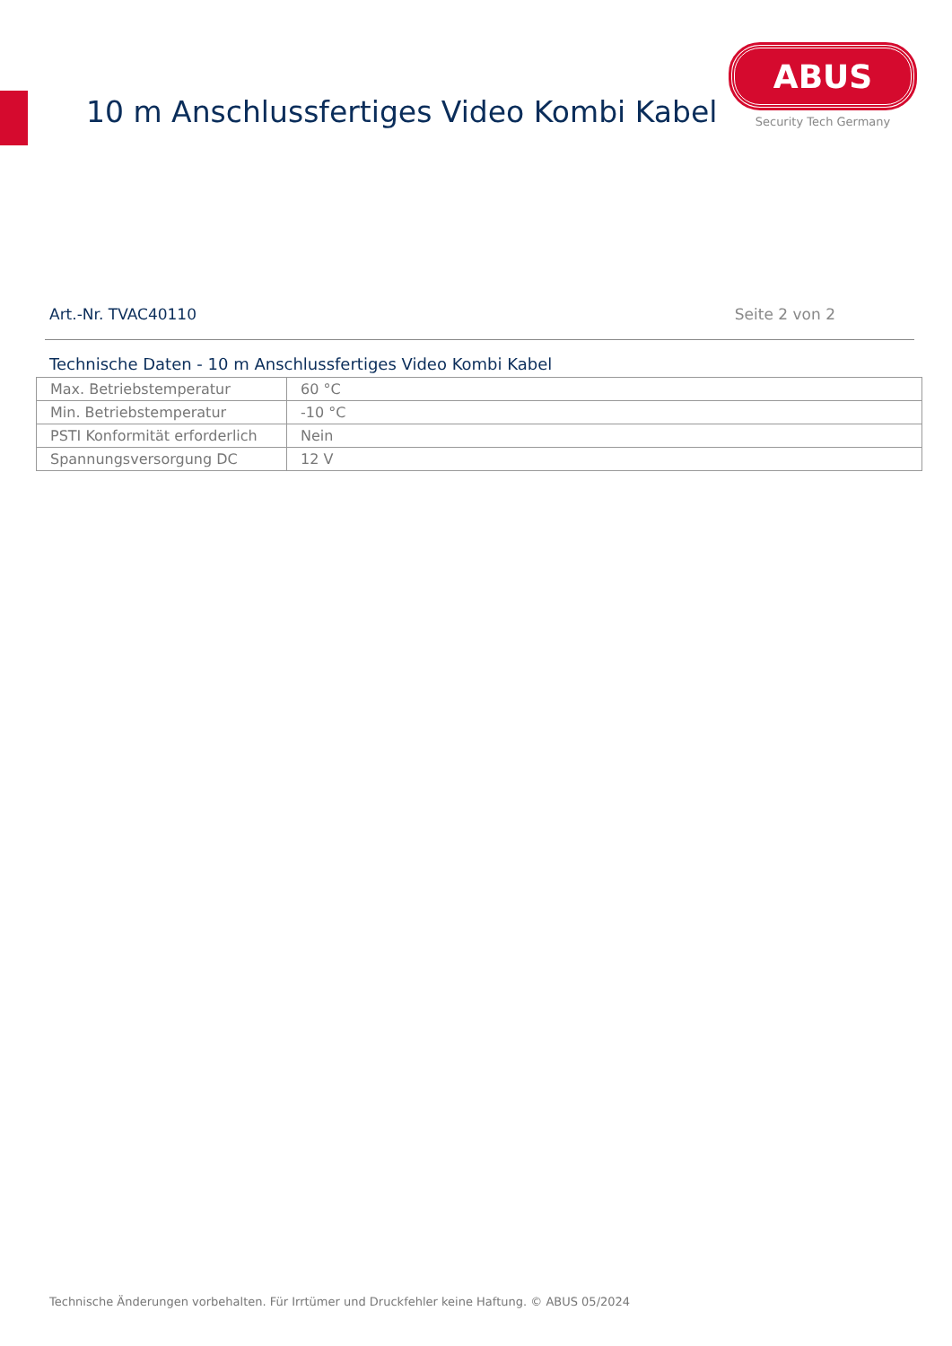10 m Anschlussfertiges Video Kombi Kabel
ABUS
Security Tech Germany
Art.-Nr. TVAC40110 Seite 2 von 2
Technische Daten - 10 m Anschlussfertiges Video Kombi Kabel
| Max. Betriebstemperatur | 60 °C |
| Min. Betriebstemperatur | -10 °C |
| PSTI Konformität erforderlich | Nein |
| Spannungsversorgung DC | 12 V |
Technische Änderungen vorbehalten. Für Irrtümer und Druckfehler keine Haftung. © ABUS 05/2024